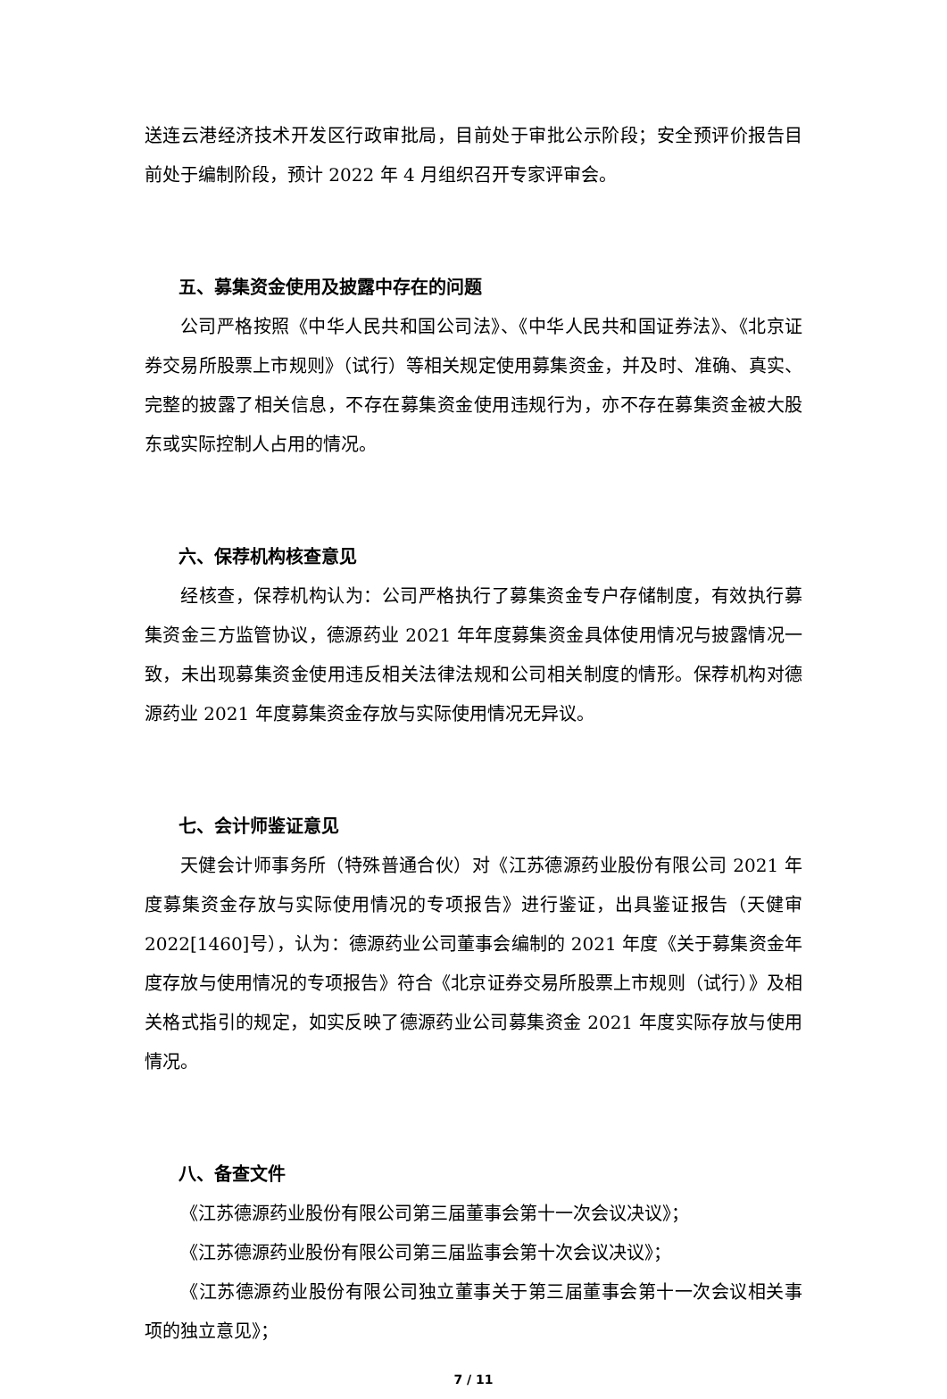送连云港经济技术开发区行政审批局，目前处于审批公示阶段；安全预评价报告目前处于编制阶段，预计 2022 年 4 月组织召开专家评审会。
五、募集资金使用及披露中存在的问题
公司严格按照《中华人民共和国公司法》、《中华人民共和国证券法》、《北京证券交易所股票上市规则》（试行）等相关规定使用募集资金，并及时、准确、真实、完整的披露了相关信息，不存在募集资金使用违规行为，亦不存在募集资金被大股东或实际控制人占用的情况。
六、保荐机构核查意见
经核查，保荐机构认为：公司严格执行了募集资金专户存储制度，有效执行募集资金三方监管协议，德源药业 2021 年年度募集资金具体使用情况与披露情况一致，未出现募集资金使用违反相关法律法规和公司相关制度的情形。保荐机构对德源药业 2021 年度募集资金存放与实际使用情况无异议。
七、会计师鉴证意见
天健会计师事务所（特殊普通合伙）对《江苏德源药业股份有限公司 2021 年度募集资金存放与实际使用情况的专项报告》进行鉴证，出具鉴证报告（天健审2022[1460]号），认为：德源药业公司董事会编制的 2021 年度《关于募集资金年度存放与使用情况的专项报告》符合《北京证券交易所股票上市规则（试行）》及相关格式指引的规定，如实反映了德源药业公司募集资金 2021 年度实际存放与使用情况。
八、备查文件
《江苏德源药业股份有限公司第三届董事会第十一次会议决议》；
《江苏德源药业股份有限公司第三届监事会第十次会议决议》；
《江苏德源药业股份有限公司独立董事关于第三届董事会第十一次会议相关事项的独立意见》；
7 / 11